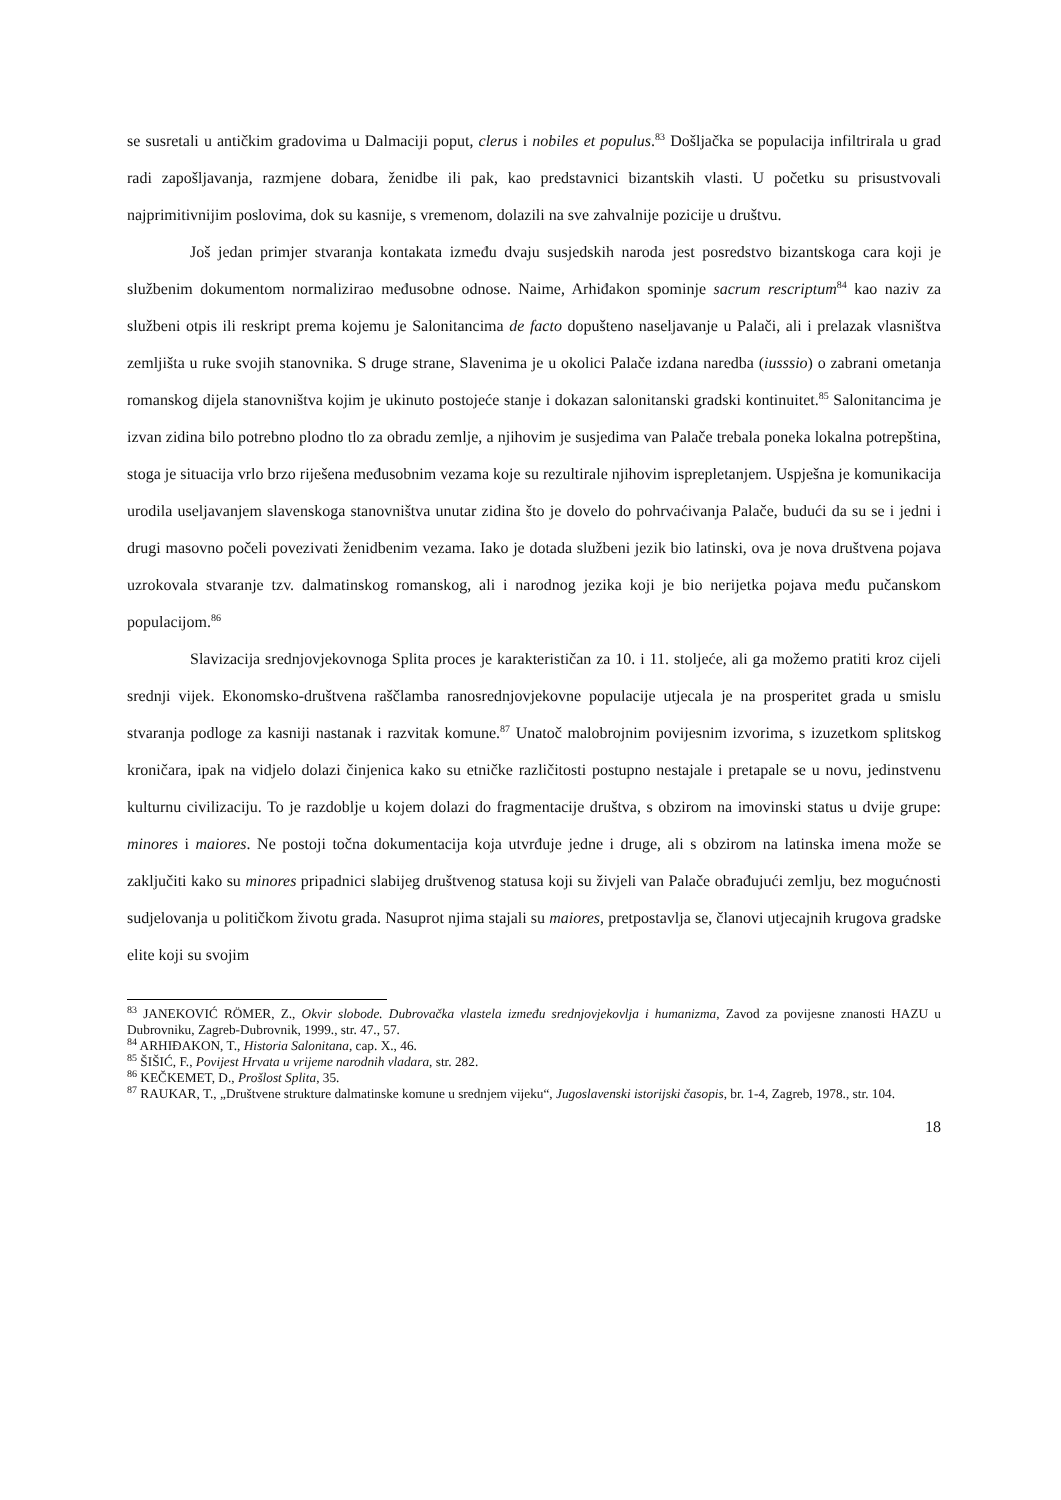se susretali u antičkim gradovima u Dalmaciji poput, clerus i nobiles et populus.<sup>83</sup> Došljačka se populacija infiltrirala u grad radi zapošljavanja, razmjene dobara, ženidbe ili pak, kao predstavnici bizantskih vlasti. U početku su prisustvovali najprimitivnijim poslovima, dok su kasnije, s vremenom, dolazili na sve zahvalnije pozicije u društvu.
Još jedan primjer stvaranja kontakata između dvaju susjedskih naroda jest posredstvo bizantskoga cara koji je službenim dokumentom normalizirao međusobne odnose. Naime, Arhiđakon spominje sacrum rescriptum<sup>84</sup> kao naziv za službeni otpis ili reskript prema kojemu je Salonitancima de facto dopušteno naseljavanje u Palači, ali i prelazak vlasništva zemljišta u ruke svojih stanovnika. S druge strane, Slavenima je u okolici Palače izdana naredba (iusssio) o zabrani ometanja romanskog dijela stanovništva kojim je ukinuto postojeće stanje i dokazan salonitanski gradski kontinuitet.<sup>85</sup> Salonitancima je izvan zidina bilo potrebno plodno tlo za obradu zemlje, a njihovim je susjedima van Palače trebala poneka lokalna potrepština, stoga je situacija vrlo brzo riješena međusobnim vezama koje su rezultirale njihovim isprepletanjem. Uspješna je komunikacija urodila useljavanjem slavenskoga stanovništva unutar zidina što je dovelo do pohrvaćivanja Palače, budući da su se i jedni i drugi masovno počeli povezivati ženidbenim vezama. Iako je dotada službeni jezik bio latinski, ova je nova društvena pojava uzrokovala stvaranje tzv. dalmatinskog romanskog, ali i narodnog jezika koji je bio nerijetka pojava među pučanskom populacijom.<sup>86</sup>
Slavizacija srednjovjekovnoga Splita proces je karakterističan za 10. i 11. stoljeće, ali ga možemo pratiti kroz cijeli srednji vijek. Ekonomsko-društvena raščlamba ranosrednjovjekovne populacije utjecala je na prosperitet grada u smislu stvaranja podloge za kasniji nastanak i razvitak komune.<sup>87</sup> Unatoč malobrojnim povijesnim izvorima, s izuzetkom splitskog kroničara, ipak na vidjelo dolazi činjenica kako su etničke različitosti postupno nestajale i pretapale se u novu, jedinstvenu kulturnu civilizaciju. To je razdoblje u kojem dolazi do fragmentacije društva, s obzirom na imovinski status u dvije grupe: minores i maiores. Ne postoji točna dokumentacija koja utvrđuje jedne i druge, ali s obzirom na latinska imena može se zaključiti kako su minores pripadnici slabijeg društvenog statusa koji su živjeli van Palače obrađujući zemlju, bez mogućnosti sudjelovanja u političkom životu grada. Nasuprot njima stajali su maiores, pretpostavlja se, članovi utjecajnih krugova gradske elite koji su svojim
<sup>83</sup> JANEKOVIĆ RÖMER, Z., Okvir slobode. Dubrovačka vlastela između srednjovjekovlja i humanizma, Zavod za povijesne znanosti HAZU u Dubrovniku, Zagreb-Dubrovnik, 1999., str. 47., 57.
<sup>84</sup> ARHIĐAKON, T., Historia Salonitana, cap. X., 46.
<sup>85</sup> ŠIŠIĆ, F., Povijest Hrvata u vrijeme narodnih vladara, str. 282.
<sup>86</sup> KEČKEMET, D., Prošlost Splita, 35.
<sup>87</sup> RAUKAR, T., „Društvene strukture dalmatinske komune u srednjem vijeku“, Jugoslavenski istorijski časopis, br. 1-4, Zagreb, 1978., str. 104.
18